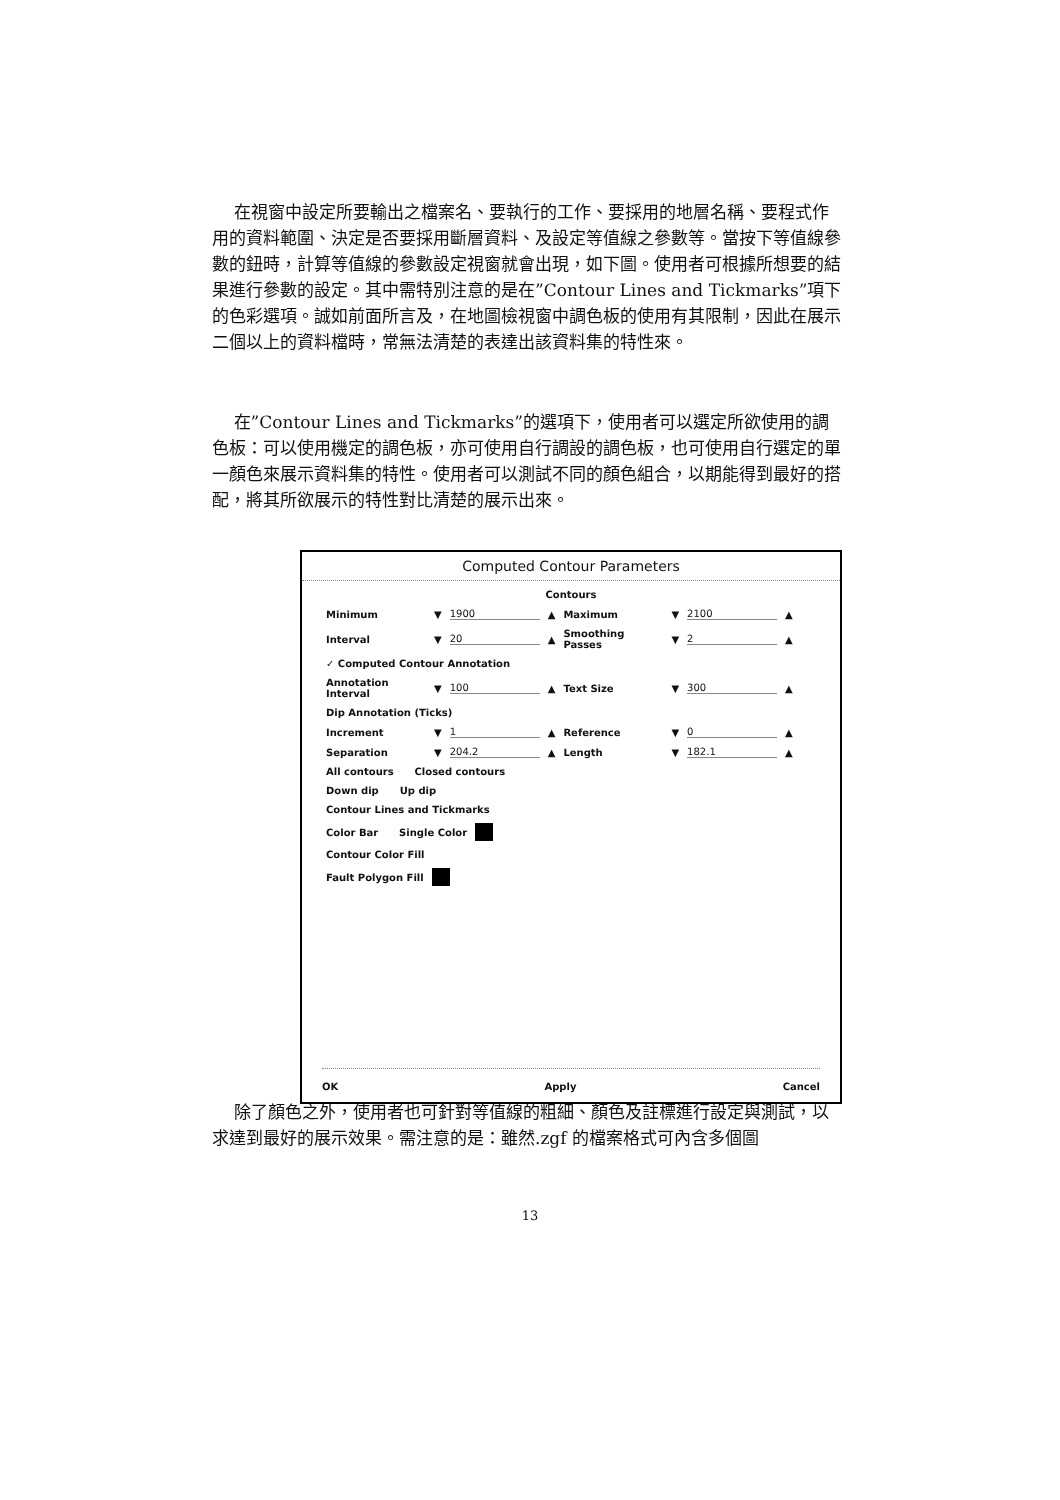在視窗中設定所要輸出之檔案名、要執行的工作、要採用的地層名稱、要程式作用的資料範圍、決定是否要採用斷層資料、及設定等值線之參數等。當按下等值線參數的鈕時，計算等值線的參數設定視窗就會出現，如下圖。使用者可根據所想要的結果進行參數的設定。其中需特別注意的是在”Contour Lines and Tickmarks”項下的色彩選項。誠如前面所言及，在地圖檢視窗中調色板的使用有其限制，因此在展示二個以上的資料檔時，常無法清楚的表達出該資料集的特性來。
在”Contour Lines and Tickmarks”的選項下，使用者可以選定所欲使用的調色板：可以使用機定的調色板，亦可使用自行調設的調色板，也可使用自行選定的單一顏色來展示資料集的特性。使用者可以測試不同的顏色組合，以期能得到最好的搭配，將其所欲展示的特性對比清楚的展示出來。
Computed Contour Parameters
Contours
Minimum ▼ 1900 ▲ Maximum ▼ 2100 ▲
Interval ▼ 20 ▲ Smoothing Passes ▼ 2 ▲
✓ Computed Contour Annotation
Annotation Interval ▼ 100 ▲ Text Size ▼ 300 ▲
Dip Annotation (Ticks)
Increment ▼ 1 ▲ Reference ▼ 0 ▲
Separation ▼ 204.2 ▲ Length ▼ 182.1 ▲
All contours Closed contours
Down dip Up dip
Contour Lines and Tickmarks
Color Bar Single Color
Contour Color Fill
Fault Polygon Fill
OK Apply Cancel
除了顏色之外，使用者也可針對等值線的粗細、顏色及註標進行設定與測試，以求達到最好的展示效果。需注意的是：雖然.zgf 的檔案格式可內含多個圖
13